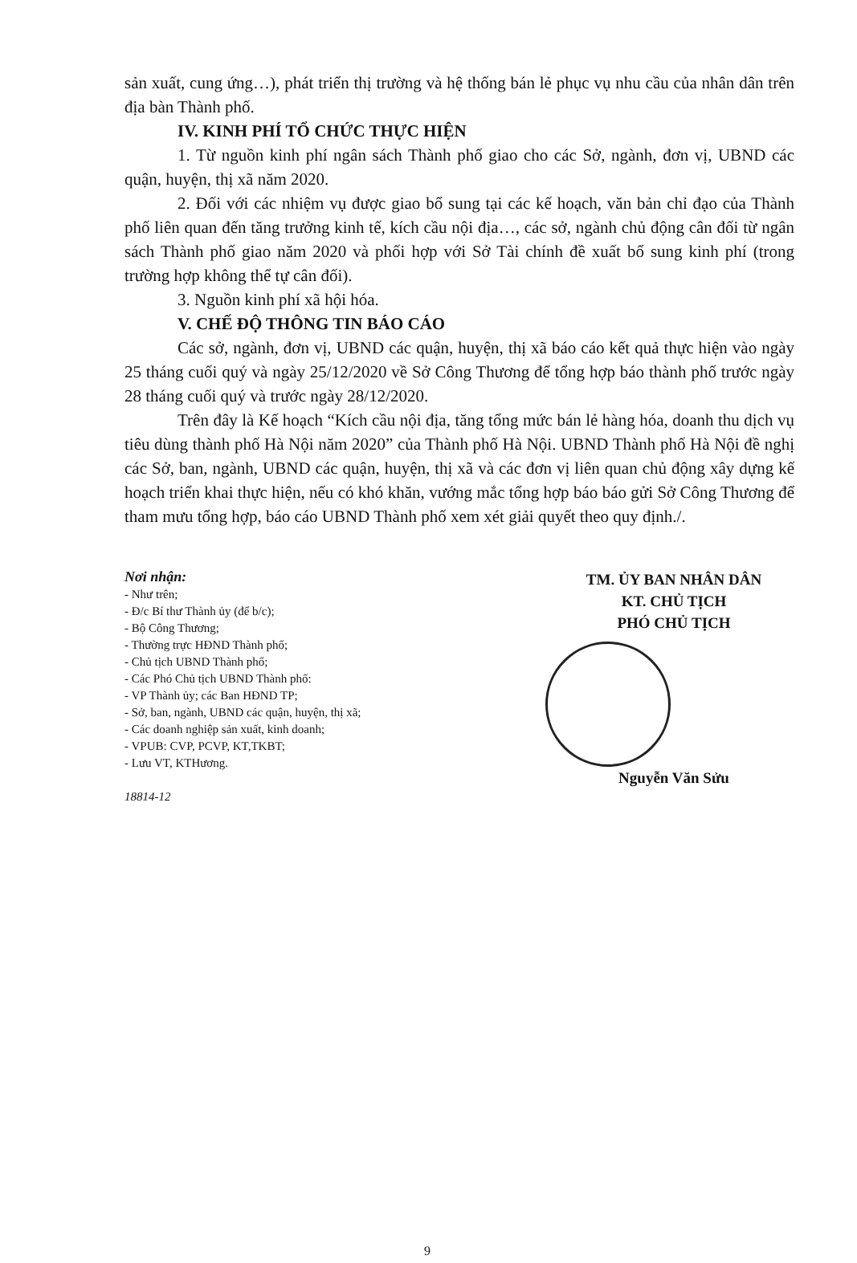sản xuất, cung ứng…), phát triển thị trường và hệ thống bán lẻ phục vụ nhu cầu của nhân dân trên địa bàn Thành phố.
IV. KINH PHÍ TỔ CHỨC THỰC HIỆN
1. Từ nguồn kinh phí ngân sách Thành phố giao cho các Sở, ngành, đơn vị, UBND các quận, huyện, thị xã năm 2020.
2. Đối với các nhiệm vụ được giao bổ sung tại các kế hoạch, văn bản chỉ đạo của Thành phố liên quan đến tăng trưởng kinh tế, kích cầu nội địa…, các sở, ngành chủ động cân đối từ ngân sách Thành phố giao năm 2020 và phối hợp với Sở Tài chính đề xuất bổ sung kinh phí (trong trường hợp không thể tự cân đối).
3. Nguồn kinh phí xã hội hóa.
V. CHẾ ĐỘ THÔNG TIN BÁO CÁO
Các sở, ngành, đơn vị, UBND các quận, huyện, thị xã báo cáo kết quả thực hiện vào ngày 25 tháng cuối quý và ngày 25/12/2020 về Sở Công Thương để tổng hợp báo thành phố trước ngày 28 tháng cuối quý và trước ngày 28/12/2020.
Trên đây là Kế hoạch “Kích cầu nội địa, tăng tổng mức bán lẻ hàng hóa, doanh thu dịch vụ tiêu dùng thành phố Hà Nội năm 2020” của Thành phố Hà Nội. UBND Thành phố Hà Nội đề nghị các Sở, ban, ngành, UBND các quận, huyện, thị xã và các đơn vị liên quan chủ động xây dựng kế hoạch triển khai thực hiện, nếu có khó khăn, vướng mắc tổng hợp báo báo gửi Sở Công Thương để tham mưu tổng hợp, báo cáo UBND Thành phố xem xét giải quyết theo quy định./.
Nơi nhận:
- Như trên;
- Đ/c Bí thư Thành ủy (để b/c);
- Bộ Công Thương;
- Thường trực HĐND Thành phố;
- Chủ tịch UBND Thành phố;
- Các Phó Chủ tịch UBND Thành phố:
- VP Thành ủy; các Ban HĐND TP;
- Sở, ban, ngành, UBND các quận, huyện, thị xã;
- Các doanh nghiệp sản xuất, kinh doanh;
- VPUB: CVP, PCVP, KT,TKBT;
- Lưu VT, KTHương.
18814-12
TM. ỦY BAN NHÂN DÂN
KT. CHỦ TỊCH
PHÓ CHỦ TỊCH
Nguyễn Văn Sửu
9